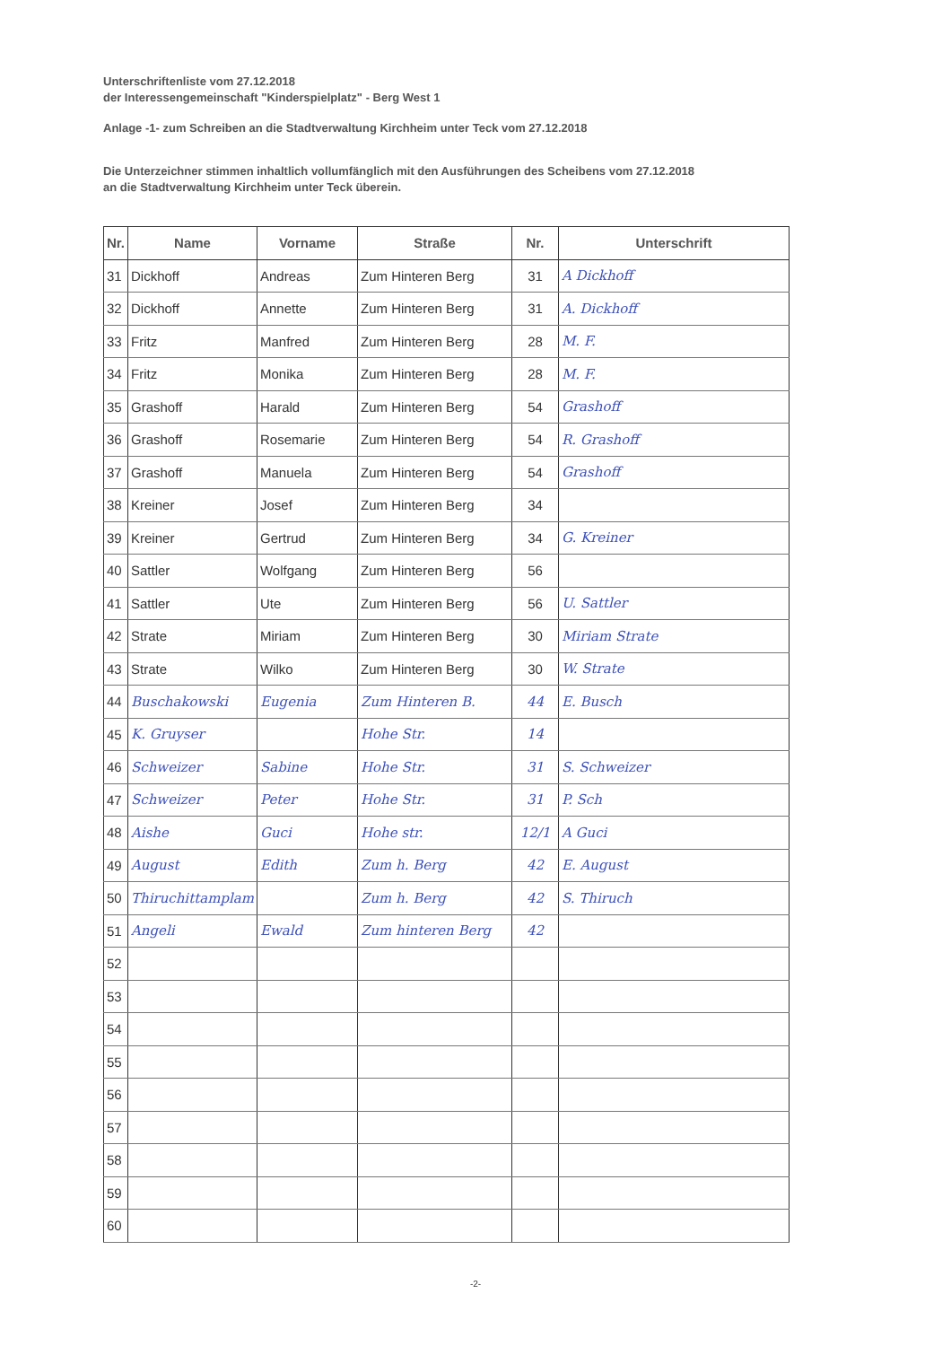Unterschriftenliste vom 27.12.2018
der Interessengemeinschaft "Kinderspielplatz" - Berg West 1
Anlage -1- zum Schreiben an die Stadtverwaltung Kirchheim unter Teck vom 27.12.2018
Die Unterzeichner stimmen inhaltlich vollumfänglich mit den Ausführungen des Scheibens vom 27.12.2018
an die Stadtverwaltung Kirchheim unter Teck überein.
| Nr. | Name | Vorname | Straße | Nr. | Unterschrift |
| --- | --- | --- | --- | --- | --- |
| 31 | Dickhoff | Andreas | Zum Hinteren Berg | 31 | A Dickhoff |
| 32 | Dickhoff | Annette | Zum Hinteren Berg | 31 | A. Dickhoff |
| 33 | Fritz | Manfred | Zum Hinteren Berg | 28 | M. F. |
| 34 | Fritz | Monika | Zum Hinteren Berg | 28 | M. F. |
| 35 | Grashoff | Harald | Zum Hinteren Berg | 54 | Grashoff |
| 36 | Grashoff | Rosemarie | Zum Hinteren Berg | 54 | R. Grashoff |
| 37 | Grashoff | Manuela | Zum Hinteren Berg | 54 | Grashoff |
| 38 | Kreiner | Josef | Zum Hinteren Berg | 34 | |
| 39 | Kreiner | Gertrud | Zum Hinteren Berg | 34 | G. Kreiner |
| 40 | Sattler | Wolfgang | Zum Hinteren Berg | 56 | |
| 41 | Sattler | Ute | Zum Hinteren Berg | 56 | U. Sattler |
| 42 | Strate | Miriam | Zum Hinteren Berg | 30 | Miriam Strate |
| 43 | Strate | Wilko | Zum Hinteren Berg | 30 | W. Strate |
| 44 | Buschakowski | Eugenia | Zum Hinteren B. | 44 | E. Busch |
| 45 | K. Gruyser | | Hohe Str. | 14 | |
| 46 | Schweizer | Sabine | Hohe Str. | 31 | S. Schweizer |
| 47 | Schweizer | Peter | Hohe Str. | 31 | P. Sch |
| 48 | Aishe | Guci | Hohe str. | 12/1 | A Guci |
| 49 | August | Edith | Zum h. Berg | 42 | E. August |
| 50 | Thiruchittamplam | | Zum h. Berg | 42 | S. Thiruch |
| 51 | Angeli | Ewald | Zum hinteren Berg | 42 | |
| 52 | | | | | |
| 53 | | | | | |
| 54 | | | | | |
| 55 | | | | | |
| 56 | | | | | |
| 57 | | | | | |
| 58 | | | | | |
| 59 | | | | | |
| 60 | | | | | |
-2-